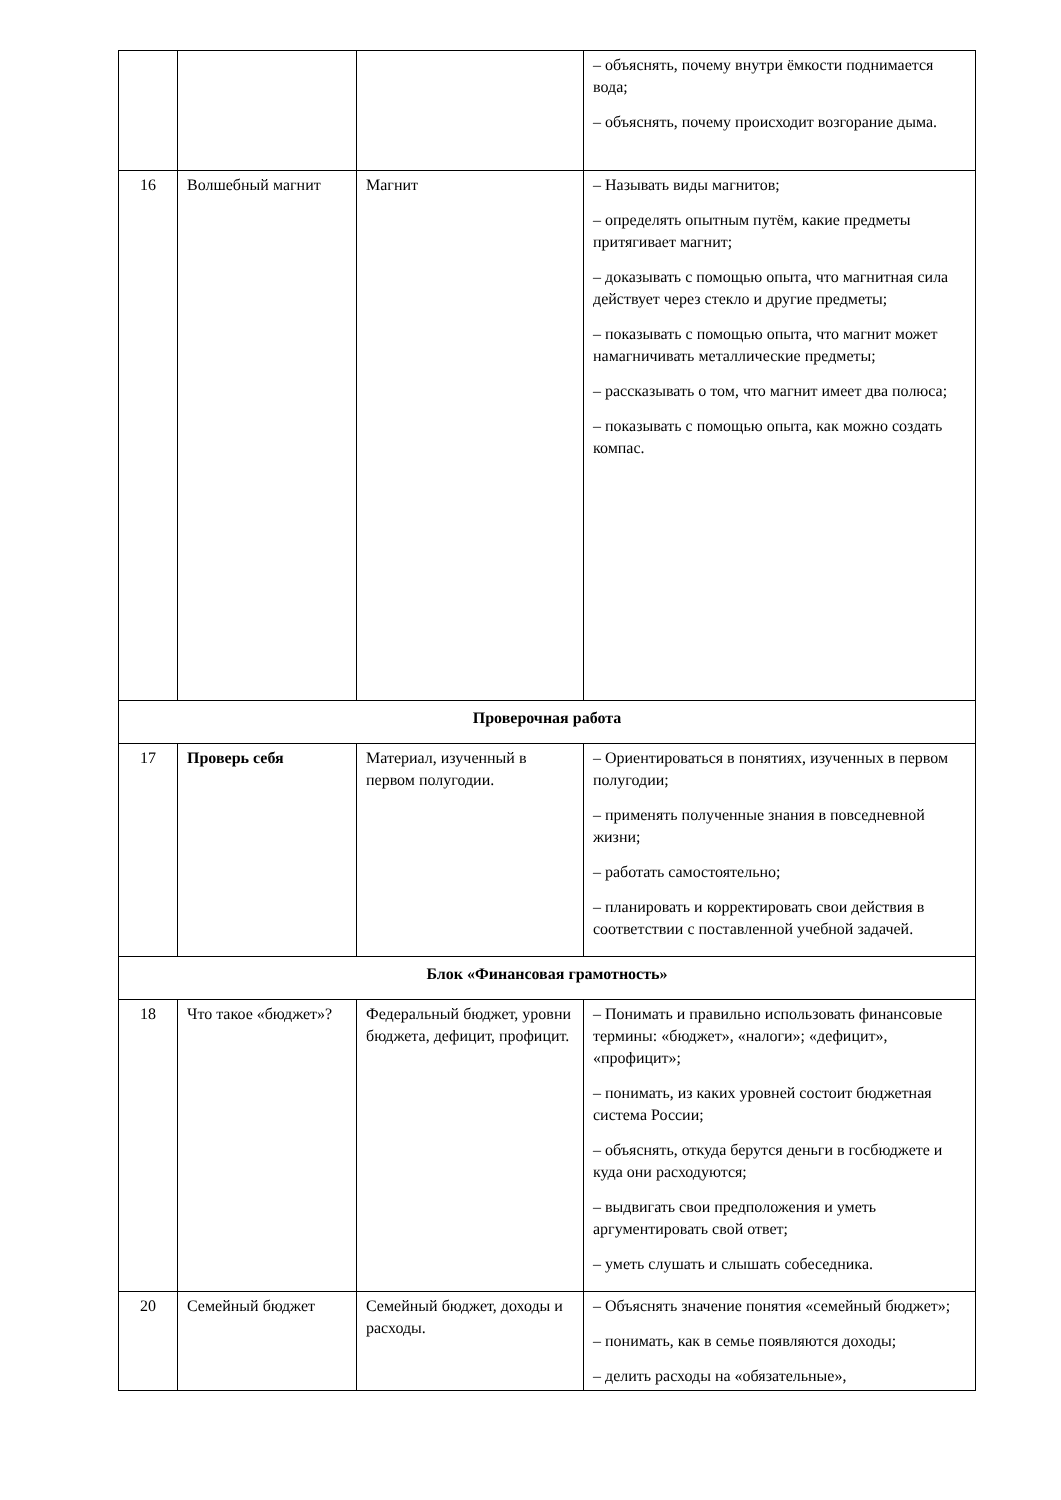| | | | – объяснять, почему внутри ёмкости поднимается вода; – объяснять, почему происходит возгорание дыма. |
| 16 | Волшебный магнит | Магнит | – Называть виды магнитов; – определять опытным путём, какие предметы притягивает магнит; – доказывать с помощью опыта, что магнитная сила действует через стекло и другие предметы; – показывать с помощью опыта, что магнит может намагничивать металлические предметы; – рассказывать о том, что магнит имеет два полюса; – показывать с помощью опыта, как можно создать компас. |
| Проверочная работа | | | |
| 17 | Проверь себя | Материал, изученный в первом полугодии. | – Ориентироваться в понятиях, изученных в первом полугодии; – применять полученные знания в повседневной жизни; – работать самостоятельно; – планировать и корректировать свои действия в соответствии с поставленной учебной задачей. |
| Блок «Финансовая грамотность» | | | |
| 18 | Что такое «бюджет»? | Федеральный бюджет, уровни бюджета, дефицит, профицит. | – Понимать и правильно использовать финансовые термины: «бюджет», «налоги»; «дефицит», «профицит»; – понимать, из каких уровней состоит бюджетная система России; – объяснять, откуда берутся деньги в госбюджете и куда они расходуются; – выдвигать свои предположения и уметь аргументировать свой ответ; – уметь слушать и слышать собеседника. |
| 20 | Семейный бюджет | Семейный бюджет, доходы и расходы. | – Объяснять значение понятия «семейный бюджет»; – понимать, как в семье появляются доходы; – делить расходы на «обязательные», |